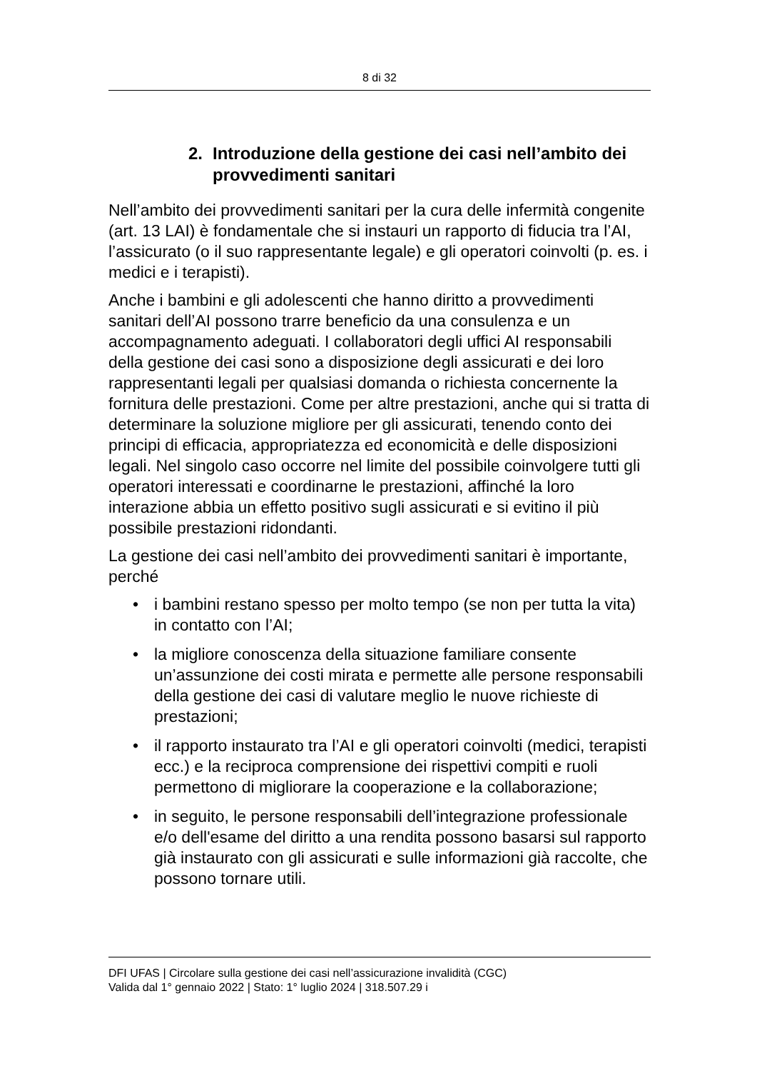8 di 32
2. Introduzione della gestione dei casi nell’ambito dei provvedimenti sanitari
Nell’ambito dei provvedimenti sanitari per la cura delle infermità congenite (art. 13 LAI) è fondamentale che si instauri un rapporto di fiducia tra l’AI, l’assicurato (o il suo rappresentante legale) e gli operatori coinvolti (p. es. i medici e i terapisti).
Anche i bambini e gli adolescenti che hanno diritto a provvedimenti sanitari dell’AI possono trarre beneficio da una consulenza e un accompagnamento adeguati. I collaboratori degli uffici AI responsabili della gestione dei casi sono a disposizione degli assicurati e dei loro rappresentanti legali per qualsiasi domanda o richiesta concernente la fornitura delle prestazioni. Come per altre prestazioni, anche qui si tratta di determinare la soluzione migliore per gli assicurati, tenendo conto dei principi di efficacia, appropriatezza ed economicità e delle disposizioni legali. Nel singolo caso occorre nel limite del possibile coinvolgere tutti gli operatori interessati e coordinarne le prestazioni, affinché la loro interazione abbia un effetto positivo sugli assicurati e si evitino il più possibile prestazioni ridondanti.
La gestione dei casi nell’ambito dei provvedimenti sanitari è importante, perché
• i bambini restano spesso per molto tempo (se non per tutta la vita) in contatto con l’AI;
• la migliore conoscenza della situazione familiare consente un’assunzione dei costi mirata e permette alle persone responsabili della gestione dei casi di valutare meglio le nuove richieste di prestazioni;
• il rapporto instaurato tra l’AI e gli operatori coinvolti (medici, terapisti ecc.) e la reciproca comprensione dei rispettivi compiti e ruoli permettono di migliorare la cooperazione e la collaborazione;
• in seguito, le persone responsabili dell’integrazione professionale e/o dell'esame del diritto a una rendita possono basarsi sul rapporto già instaurato con gli assicurati e sulle informazioni già raccolte, che possono tornare utili.
DFI UFAS | Circolare sulla gestione dei casi nell’assicurazione invalidità (CGC)
Valida dal 1° gennaio 2022 | Stato: 1° luglio 2024 | 318.507.29 i